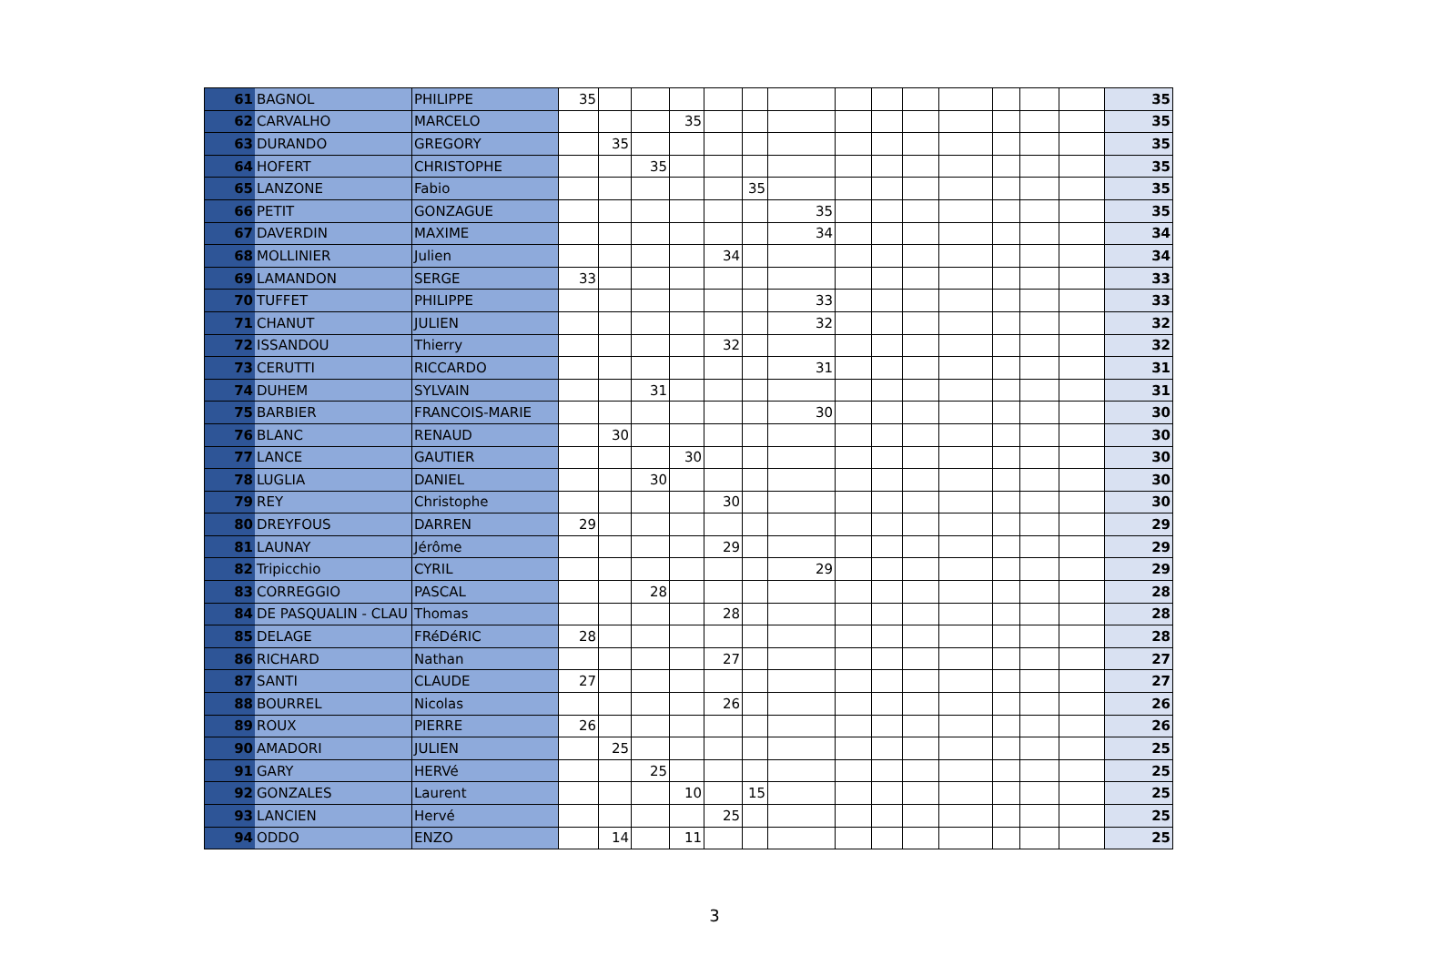| 61 | BAGNOL | PHILIPPE | 35 | | | | | | | | | | | | | | 35 |
| 62 | CARVALHO | MARCELO | | | | 35 | | | | | | | | | | | 35 |
| 63 | DURANDO | GREGORY | | 35 | | | | | | | | | | | | | 35 |
| 64 | HOFERT | CHRISTOPHE | | | 35 | | | | | | | | | | | | 35 |
| 65 | LANZONE | Fabio | | | | | | 35 | | | | | | | | | 35 |
| 66 | PETIT | GONZAGUE | | | | | | | 35 | | | | | | | | 35 |
| 67 | DAVERDIN | MAXIME | | | | | | | 34 | | | | | | | | 34 |
| 68 | MOLLINIER | Julien | | | | | 34 | | | | | | | | | | 34 |
| 69 | LAMANDON | SERGE | 33 | | | | | | | | | | | | | | 33 |
| 70 | TUFFET | PHILIPPE | | | | | | | 33 | | | | | | | | 33 |
| 71 | CHANUT | JULIEN | | | | | | | 32 | | | | | | | | 32 |
| 72 | ISSANDOU | Thierry | | | | | 32 | | | | | | | | | | 32 |
| 73 | CERUTTI | RICCARDO | | | | | | | 31 | | | | | | | | 31 |
| 74 | DUHEM | SYLVAIN | | | 31 | | | | | | | | | | | | 31 |
| 75 | BARBIER | FRANCOIS-MARIE | | | | | | | 30 | | | | | | | | 30 |
| 76 | BLANC | RENAUD | | 30 | | | | | | | | | | | | | 30 |
| 77 | LANCE | GAUTIER | | | | 30 | | | | | | | | | | | 30 |
| 78 | LUGLIA | DANIEL | | | 30 | | | | | | | | | | | | 30 |
| 79 | REY | Christophe | | | | | 30 | | | | | | | | | | 30 |
| 80 | DREYFOUS | DARREN | 29 | | | | | | | | | | | | | | 29 |
| 81 | LAUNAY | Jérôme | | | | | 29 | | | | | | | | | | 29 |
| 82 | Tripicchio | CYRIL | | | | | | | 29 | | | | | | | | 29 |
| 83 | CORREGGIO | PASCAL | | | 28 | | | | | | | | | | | | 28 |
| 84 | DE PASQUALIN - CLAU | Thomas | | | | | 28 | | | | | | | | | | 28 |
| 85 | DELAGE | FRéDéRIC | 28 | | | | | | | | | | | | | | 28 |
| 86 | RICHARD | Nathan | | | | | 27 | | | | | | | | | | 27 |
| 87 | SANTI | CLAUDE | 27 | | | | | | | | | | | | | | 27 |
| 88 | BOURREL | Nicolas | | | | | 26 | | | | | | | | | | 26 |
| 89 | ROUX | PIERRE | 26 | | | | | | | | | | | | | | 26 |
| 90 | AMADORI | JULIEN | | 25 | | | | | | | | | | | | | 25 |
| 91 | GARY | HERVé | | | 25 | | | | | | | | | | | | 25 |
| 92 | GONZALES | Laurent | | | | 10 | | 15 | | | | | | | | | 25 |
| 93 | LANCIEN | Hervé | | | | | 25 | | | | | | | | | | 25 |
| 94 | ODDO | ENZO | | 14 | | 11 | | | | | | | | | | | 25 |
3